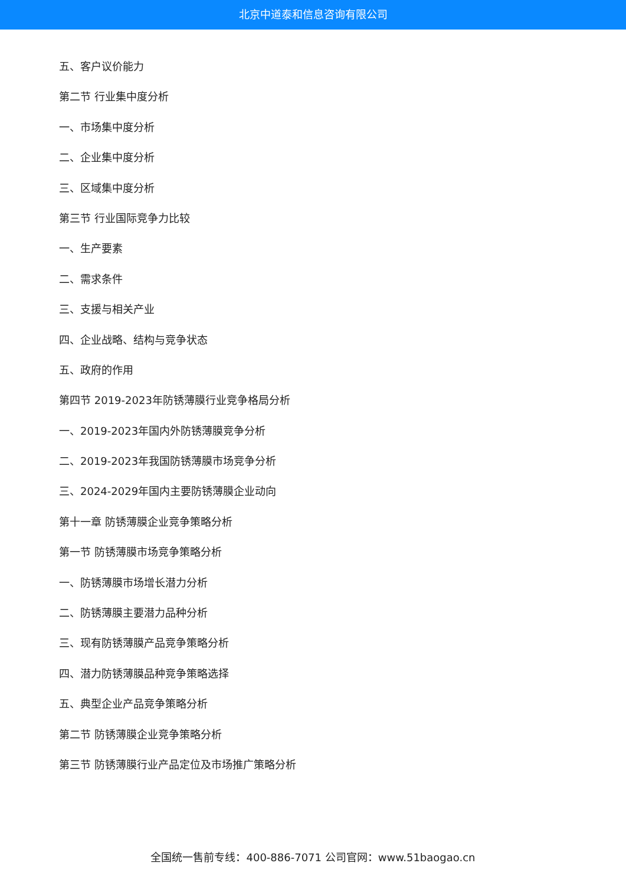北京中道泰和信息咨询有限公司
五、客户议价能力
第二节 行业集中度分析
一、市场集中度分析
二、企业集中度分析
三、区域集中度分析
第三节 行业国际竞争力比较
一、生产要素
二、需求条件
三、支援与相关产业
四、企业战略、结构与竞争状态
五、政府的作用
第四节 2019-2023年防锈薄膜行业竞争格局分析
一、2019-2023年国内外防锈薄膜竞争分析
二、2019-2023年我国防锈薄膜市场竞争分析
三、2024-2029年国内主要防锈薄膜企业动向
第十一章 防锈薄膜企业竞争策略分析
第一节 防锈薄膜市场竞争策略分析
一、防锈薄膜市场增长潜力分析
二、防锈薄膜主要潜力品种分析
三、现有防锈薄膜产品竞争策略分析
四、潜力防锈薄膜品种竞争策略选择
五、典型企业产品竞争策略分析
第二节 防锈薄膜企业竞争策略分析
第三节 防锈薄膜行业产品定位及市场推广策略分析
全国统一售前专线：400-886-7071 公司官网：www.51baogao.cn